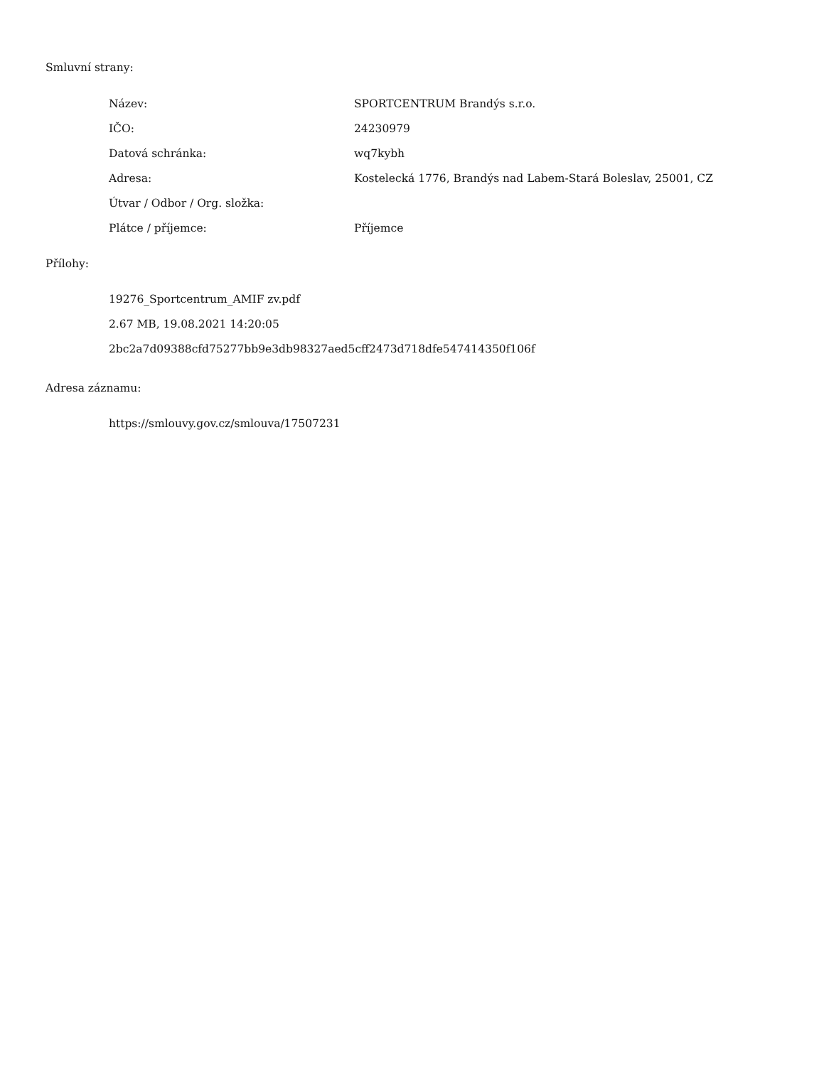Smluvní strany:
| Název: | SPORTCENTRUM Brandýs s.r.o. |
| IČO: | 24230979 |
| Datová schránka: | wq7kybh |
| Adresa: | Kostelecká 1776, Brandýs nad Labem-Stará Boleslav, 25001, CZ |
| Útvar / Odbor / Org. složka: | |
| Plátce / příjemce: | Příjemce |
Přílohy:
19276_Sportcentrum_AMIF zv.pdf
2.67 MB, 19.08.2021 14:20:05
2bc2a7d09388cfd75277bb9e3db98327aed5cff2473d718dfe547414350f106f
Adresa záznamu:
https://smlouvy.gov.cz/smlouva/17507231